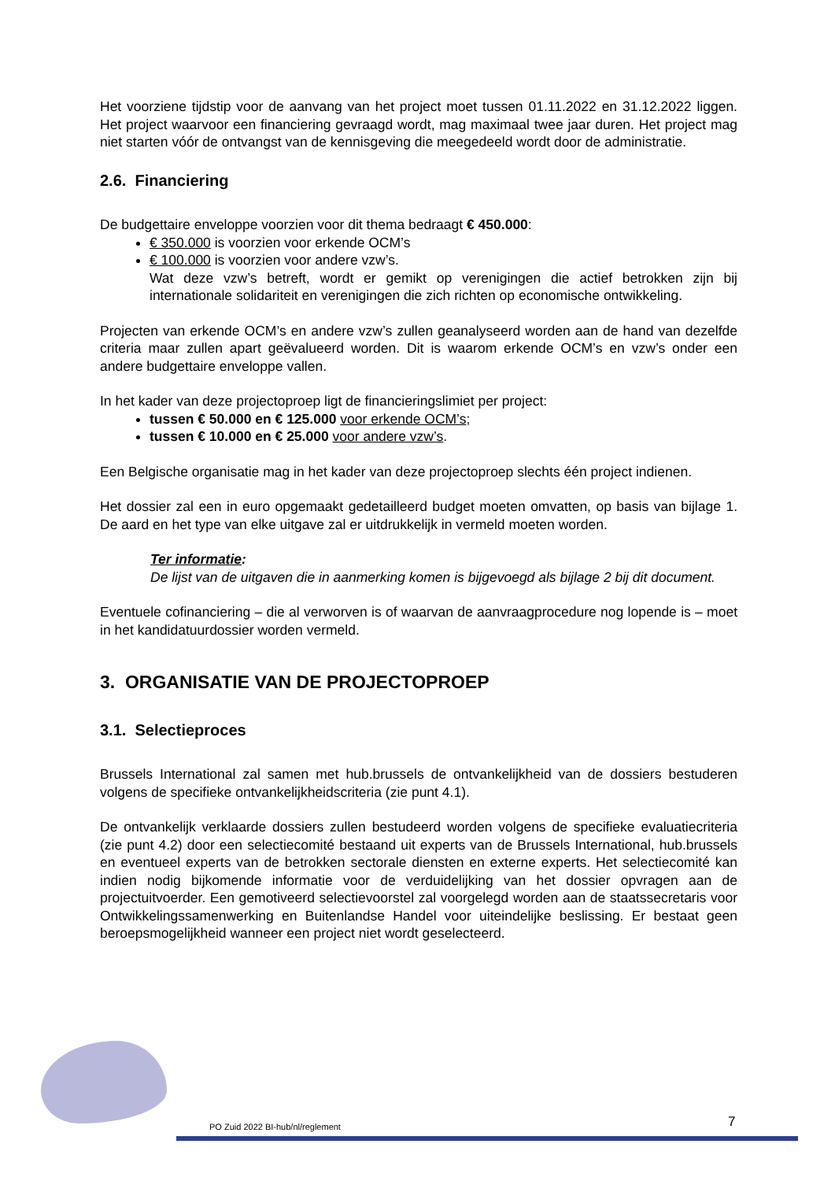Het voorziene tijdstip voor de aanvang van het project moet tussen 01.11.2022 en 31.12.2022 liggen. Het project waarvoor een financiering gevraagd wordt, mag maximaal twee jaar duren. Het project mag niet starten vóór de ontvangst van de kennisgeving die meegedeeld wordt door de administratie.
2.6. Financiering
De budgettaire enveloppe voorzien voor dit thema bedraagt € 450.000:
€ 350.000 is voorzien voor erkende OCM’s
€ 100.000 is voorzien voor andere vzw’s.
Wat deze vzw’s betreft, wordt er gemikt op verenigingen die actief betrokken zijn bij internationale solidariteit en verenigingen die zich richten op economische ontwikkeling.
Projecten van erkende OCM’s en andere vzw’s zullen geanalyseerd worden aan de hand van dezelfde criteria maar zullen apart geëvalueerd worden. Dit is waarom erkende OCM’s en vzw’s onder een andere budgettaire enveloppe vallen.
In het kader van deze projectoproep ligt de financieringslimiet per project:
tussen € 50.000 en € 125.000 voor erkende OCM’s;
tussen € 10.000 en € 25.000 voor andere vzw’s.
Een Belgische organisatie mag in het kader van deze projectoproep slechts één project indienen.
Het dossier zal een in euro opgemaakt gedetailleerd budget moeten omvatten, op basis van bijlage 1. De aard en het type van elke uitgave zal er uitdrukkelijk in vermeld moeten worden.
Ter informatie:
De lijst van de uitgaven die in aanmerking komen is bijgevoegd als bijlage 2 bij dit document.
Eventuele cofinanciering – die al verworven is of waarvan de aanvraagprocedure nog lopende is – moet in het kandidatuurdossier worden vermeld.
3. ORGANISATIE VAN DE PROJECTOPROEP
3.1. Selectieproces
Brussels International zal samen met hub.brussels de ontvankelijkheid van de dossiers bestuderen volgens de specifieke ontvankelijkheidscriteria (zie punt 4.1).
De ontvankelijk verklaarde dossiers zullen bestudeerd worden volgens de specifieke evaluatiecriteria (zie punt 4.2) door een selectiecomité bestaand uit experts van de Brussels International, hub.brussels en eventueel experts van de betrokken sectorale diensten en externe experts. Het selectiecomité kan indien nodig bijkomende informatie voor de verduidelijking van het dossier opvragen aan de projectuitvoerder. Een gemotiveerd selectievoorstel zal voorgelegd worden aan de staatssecretaris voor Ontwikkelingssamenwerking en Buitenlandse Handel voor uiteindelijke beslissing. Er bestaat geen beroepsmogelijkheid wanneer een project niet wordt geselecteerd.
PO Zuid 2022 BI-hub/nl/reglement
7